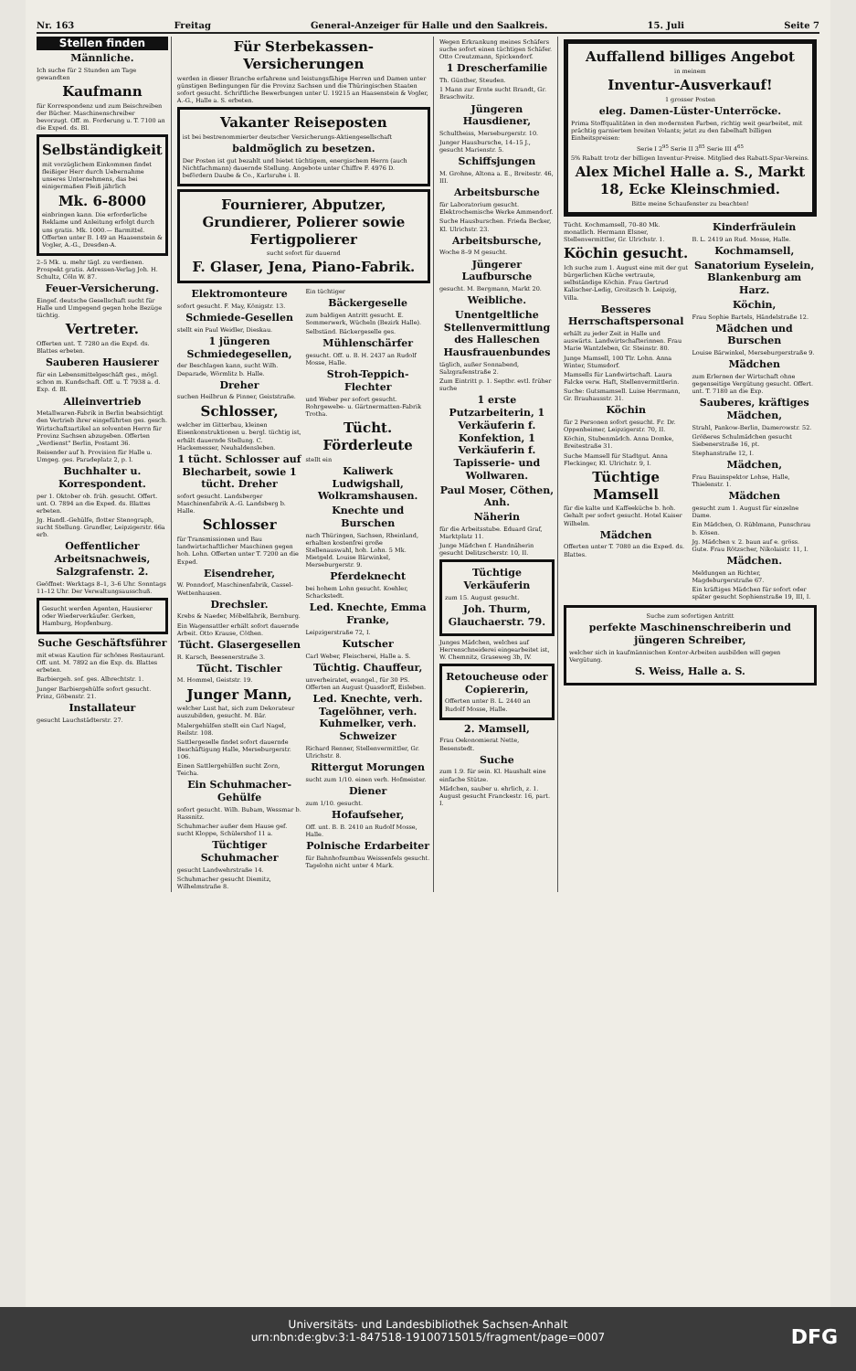Nr. 163 Freitag General-Anzeiger für Halle und den Saalkreis. 15. Juli Seite 7
Stellen finden
Männliche.
Ich suche für 2 Stunden am Tage gewandten
Kaufmann
für Korrespondenz und zum Beischreiben der Bücher. Maschinenschreiber bevorzugt. Off. m. Forderung u. T. 7100 an die Exped. ds. Bl.
Selbständigkeit
mit vorzüglichem Einkommen findet fleißiger Herr durch Uebernahme unseres Unternehmens, das bei einigermaßen Fleiß jährlich
Mk. 6-8000
einbringen kann. Die erforderliche Reklame und Anleitung erfolgt durch uns gratis. Mk. 1000.— Barmittel. Offerten unter B. 149 an Haasenstein & Vogler, A.-G., Dresden-A.
2–5 Mk. u. mehr tägl. zu verdienen. Prospekt gratis. Adressen-Verlag Joh. H. Schultz, Cöln W. 87.
Feuer-Versicherung.
Eingef. deutsche Gesellschaft sucht für Halle und Umgegend gegen hohe Bezüge tüchtig.
Vertreter.
Offerten unt. T. 7280 an die Expd. ds. Blattes erbeten.
Sauberen Hausierer
für ein Lebensmittelgeschäft ges., mögl. schon m. Kundschaft. Off. u. T. 7938 a. d. Exp. d. Bl.
Alleinvertrieb
Metallwaren-Fabrik in Berlin beabsichtigt den Vertrieb ihrer eingeführten ges. gesch. Wirtschaftsartikel an solventen Herrn für Provinz Sachsen abzugeben. Offerten „Verdienst" Berlin, Postamt 36.
Reisender auf h. Provision für Halle u. Umgeg. ges. Paradeplatz 2, p. l.
Buchhalter u. Korrespondent.
per 1. Oktober ob. früh. gesucht. Offert. unt. O. 7894 an die Exped. ds. Blattes erbeten.
Jg. Handl.-Gehülfe, flotter Stenograph, sucht Stellung. Grundler, Leipzigerstr. 66a erb.
Oeffentlicher Arbeitsnachweis, Salzgrafenstr. 2.
Geöffnet: Werktags 8–1, 3–6 Uhr. Sonntags 11–12 Uhr. Der Verwaltungsausschuß.
Gesucht werden Agenten, Hausierer oder Wiederverkäufer. Gerken, Hamburg, Hopfenburg.
Suche Geschäftsführer
mit etwas Kaution für schönes Restaurant. Off. unt. M. 7892 an die Exp. ds. Blattes erbeten.
Barbiergeh. sof. ges. Albrechtstr. 1.
Junger Barbiergehülfe sofort gesucht. Prinz, Göbenstr. 21.
Installateur
gesucht Lauchstädterstr. 27.
Für Sterbekassen-Versicherungen
werden in dieser Branche erfahrene und leistungsfähige Herren und Damen unter günstigen Bedingungen für die Provinz Sachsen und die Thüringischen Staaten sofort gesucht. Schriftliche Bewerbungen unter U. 19215 an Haasenstein & Vogler, A.-G., Halle a. S. erbeten.
Vakanter Reiseposten
ist bei bestrenommierter deutscher Versicherungs-Aktiengesellschaft
baldmöglich zu besetzen.
Der Posten ist gut bezahlt und bietet tüchtigem, energischem Herrn (auch Nichtfachmann) dauernde Stellung. Angebote unter Chiffre F. 4976 D. befördern Daube & Co., Karlsruhe i. B.
Fournierer, Abputzer, Grundierer, Polierer sowie Fertigpolierer
sucht sofort für dauernd
F. Glaser, Jena, Piano-Fabrik.
Elektromonteure
sofort gesucht. F. May, Königstr. 13.
Schmiede-Gesellen
stellt ein Paul Weidler, Dieskau.
1 jüngeren Schmiedegesellen,
der Beschlagen kann, sucht Wilh. Deparade, Wörmlitz b. Halle.
Dreher
suchen Heilbrun & Pinner, Geiststraße.
Schlosser,
welcher im Gitterbau, kleinen Eisenkonstruktionen u. bergl. tüchtig ist, erhält dauernde Stellung. C. Hackemesser, Neuhaldensleben.
1 tücht. Schlosser auf Blecharbeit, sowie 1 tücht. Dreher
sofort gesucht. Landsberger Maschinenfabrik A.-G. Landsberg b. Halle.
Schlosser
für Transmissionen und Bau landwirtschaftlicher Maschinen gegen hoh. Lohn. Offerten unter T. 7200 an die Exped.
Eisendreher,
W. Ponndorf, Maschinenfabrik, Cassel-Wettenhausen.
Drechsler.
Krebs & Naeder, Möbelfabrik, Bernburg.
Ein Wagensattler erhält sofort dauernde Arbeit. Otto Krause, Cöthen.
Tücht. Glasergesellen
R. Karsch, Beesenerstraße 3.
Tücht. Tischler
M. Hommel, Geiststr. 19.
Junger Mann,
welcher Lust hat, sich zum Dekorateur auszubilden, gesucht. M. Bär.
Malergehülfen stellt ein Carl Nagel, Reilstr. 108.
Sattlergeselle findet sofort dauernde Beschäftigung Halle, Merseburgerstr. 106.
Einen Sattlergehülfen sucht Zorn, Teicha.
Ein Schuhmacher-Gehülfe
sofort gesucht. Wilh. Bubam, Wessmar b. Rassnitz.
Schuhmacher außer dem Hause gef. sucht Kloppe, Schülershof 11 a.
Tüchtiger Schuhmacher
gesucht Landwehrstraße 14.
Schuhmacher gesucht Diemitz, Wilhelmstraße 8.
Ein tüchtiger
Bäckergeselle
zum baldigen Antritt gesucht. E. Sommerwerk, Wücheln (Bezirk Halle).
Selbständ. Bäckergeselle ges.
Mühlenschärfer
gesucht. Off. u. B. H. 2437 an Rudolf Mosse, Halle.
Stroh-Teppich-Flechter
und Weber per sofort gesucht. Rohrgewebe- u. Gärtnermatten-Fabrik Trotha.
Tücht. Förderleute
stellt ein
Kaliwerk Ludwigshall, Wolkramshausen.
Knechte und Burschen
nach Thüringen, Sachsen, Rheinland, erhalten kostenfrei große Stellenauswahl, hoh. Lohn. 5 Mk. Mietgeld. Louise Bärwinkel, Merseburgerstr. 9.
Pferdeknecht
bei hohem Lohn gesucht. Koehler, Schackstedt.
Led. Knechte, Emma Franke,
Leipzigerstraße 72, I.
Kutscher
Carl Weber, Fleischerei, Halle a. S.
Tüchtig. Chauffeur,
unverheiratet, evangel., für 30 PS. Offerten an August Quasdorff, Eisleben.
Led. Knechte, verh. Tagelöhner, verh. Kuhmelker, verh. Schweizer
Richard Renner, Stellenvermittler, Gr. Ulrichstr. 8.
Rittergut Morungen
sucht zum 1/10. einen verh. Hofmeister.
Diener
zum 1/10. gesucht.
Hofaufseher,
Off. unt. B. B. 2410 an Rudolf Mosse, Halle.
Polnische Erdarbeiter
für Bahnhofsumbau Weissenfels gesucht. Tagelohn nicht unter 4 Mark.
Wegen Erkrankung meines Schäfers suche sofort einen tüchtigen Schäfer. Otto Creutzmann, Spickendorf.
1 Drescherfamilie
Th. Günther, Steuden.
1 Mann zur Ernte sucht Brandt, Gr. Braschwitz.
Jüngeren Hausdiener,
Schultheiss, Merseburgerstr. 10.
Junger Hausbursche, 14–15 J., gesucht Marienstr. 5.
Schiffsjungen
M. Grohne, Altona a. E., Breitestr. 46, III.
Arbeitsbursche
für Laboratorium gesucht. Elektrochemische Werke Ammendorf.
Suche Hausburschen. Frieda Becker, Kl. Ulrichstr. 23.
Arbeitsbursche,
Woche 8–9 M gesucht.
Jüngerer Laufbursche
gesucht. M. Bergmann, Markt 20.
Weibliche.
Unentgeltliche Stellenvermittlung des Halleschen Hausfrauenbundes
täglich, außer Sonnabend, Salzgrafenstraße 2.
Zum Eintritt p. 1. Septbr. evtl. früher suche
1 erste Putzarbeiterin, 1 Verkäuferin f. Konfektion, 1 Verkäuferin f. Tapisserie- und Wollwaren.
Paul Moser, Cöthen, Anh.
Näherin
für die Arbeitsstube. Eduard Graf, Marktplatz 11.
Junge Mädchen f. Handnäherin gesucht Delitzscherstr. 10, II.
Tüchtige Verkäuferin
zum 15. August gesucht.
Joh. Thurm, Glauchaerstr. 79.
Junges Mädchen, welches auf Herrenschneiderei eingearbeitet ist, W. Chemnitz, Graseweg 3b, IV.
Retoucheuse oder Copiererin,
Offerten unter B. L. 2440 an Rudolf Mosse, Halle.
2. Mamsell,
Frau Oekonomierat Nette, Besenstedt.
Suche
zum 1.9. für sein. Kl. Haushalt eine einfache Stütze.
Mädchen, sauber u. ehrlich, z. 1. August gesucht Franckestr. 16, part. I.
Auffallend billiges Angebot
in meinem
Inventur-Ausverkauf!
1 grosser Posten
eleg. Damen-Lüster-Unterröcke.
Prima Stoffqualitäten in den modernsten Farben, richtig weit gearbeitet, mit prächtig garniertem breiten Volants; jetzt zu den fabelhaft billigen Einheitspreisen:
Serie I 2<sup>95</sup> Serie II 3<sup>85</sup> Serie III 4<sup>65</sup>
5% Rabatt trotz der billigen Inventur-Preise. Mitglied des Rabatt-Spar-Vereins.
Alex Michel Halle a. S., Markt 18, Ecke Kleinschmied.
Bitte meine Schaufenster zu beachten!
Tücht. Kochmamsell, 70–80 Mk. monatlich. Hermann Elsner, Stellenvermittler, Gr. Ulrichstr. 1.
Köchin gesucht.
Ich suche zum 1. August eine mit der gut bürgerlichen Küche vertraute, selbständige Köchin. Frau Gertrud Kalischer-Ledig, Groitzsch b. Leipzig, Villa.
Besseres Herrschaftspersonal
erhält zu jeder Zeit in Halle und auswärts. Landwirtschafterinnen. Frau Marie Wantzleben, Gr. Steinstr. 80.
Junge Mamsell, 100 Tlr. Lohn. Anna Winter, Stumsdorf.
Mamsells für Landwirtschaft. Laura Falcke verw. Haft, Stellenvermittlerin.
Suche: Gutsmamsell. Luise Herrmann, Gr. Brauhausstr. 31.
Köchin
für 2 Personen sofort gesucht. Fr. Dr. Oppenheimer, Leipzigerstr. 70, II.
Köchin, Stubenmädch. Anna Domke, Breitestraße 31.
Suche Mamsell für Stadtgut. Anna Fleckinger, Kl. Ulrichstr. 9, I.
Tüchtige Mamsell
für die kalte und Kaffeeküche b. hoh. Gehalt per sofort gesucht. Hotel Kaiser Wilhelm.
Mädchen
Offerten unter T. 7080 an die Exped. ds. Blattes.
Kinderfräulein
B. L. 2419 an Rud. Mosse, Halle.
Kochmamsell,
Sanatorium Eyselein, Blankenburg am Harz.
Köchin,
Frau Sophie Bartels, Händelstraße 12.
Mädchen und Burschen
Louise Bärwinkel, Merseburgerstraße 9.
Mädchen
zum Erlernen der Wirtschaft ohne gegenseitige Vergütung gesucht. Offert. unt. T. 7180 an die Exp.
Sauberes, kräftiges Mädchen,
Strahl, Pankow-Berlin, Damerowstr. 52.
Größeres Schulmädchen gesucht Siebenerstraße 16, pt.
Stephanstraße 12, I.
Mädchen,
Frau Bauinspektor Lohse, Halle, Thielenstr. 1.
Mädchen
gesucht zum 1. August für einzelne Dame.
Ein Mädchen, O. Rüblmann, Punschrau b. Kösen.
Jg. Mädchen v. 2. baun auf e. gröss. Gute. Frau Rötzscher, Nikolaistr. 11, I.
Mädchen.
Meldungen an Richter, Magdeburgerstraße 67.
Ein kräftiges Mädchen für sofort oder später gesucht Sophienstraße 19, III, I.
Suche zum sofortigen Antritt
perfekte Maschinenschreiberin und jüngeren Schreiber,
welcher sich in kaufmännischen Kontor-Arbeiten ausbilden will gegen Vergütung.
S. Weiss, Halle a. S.
Universitäts- und Landesbibliothek Sachsen-Anhalt
urn:nbn:de:gbv:3:1-847518-19100715015/fragment/page=0007
DFG